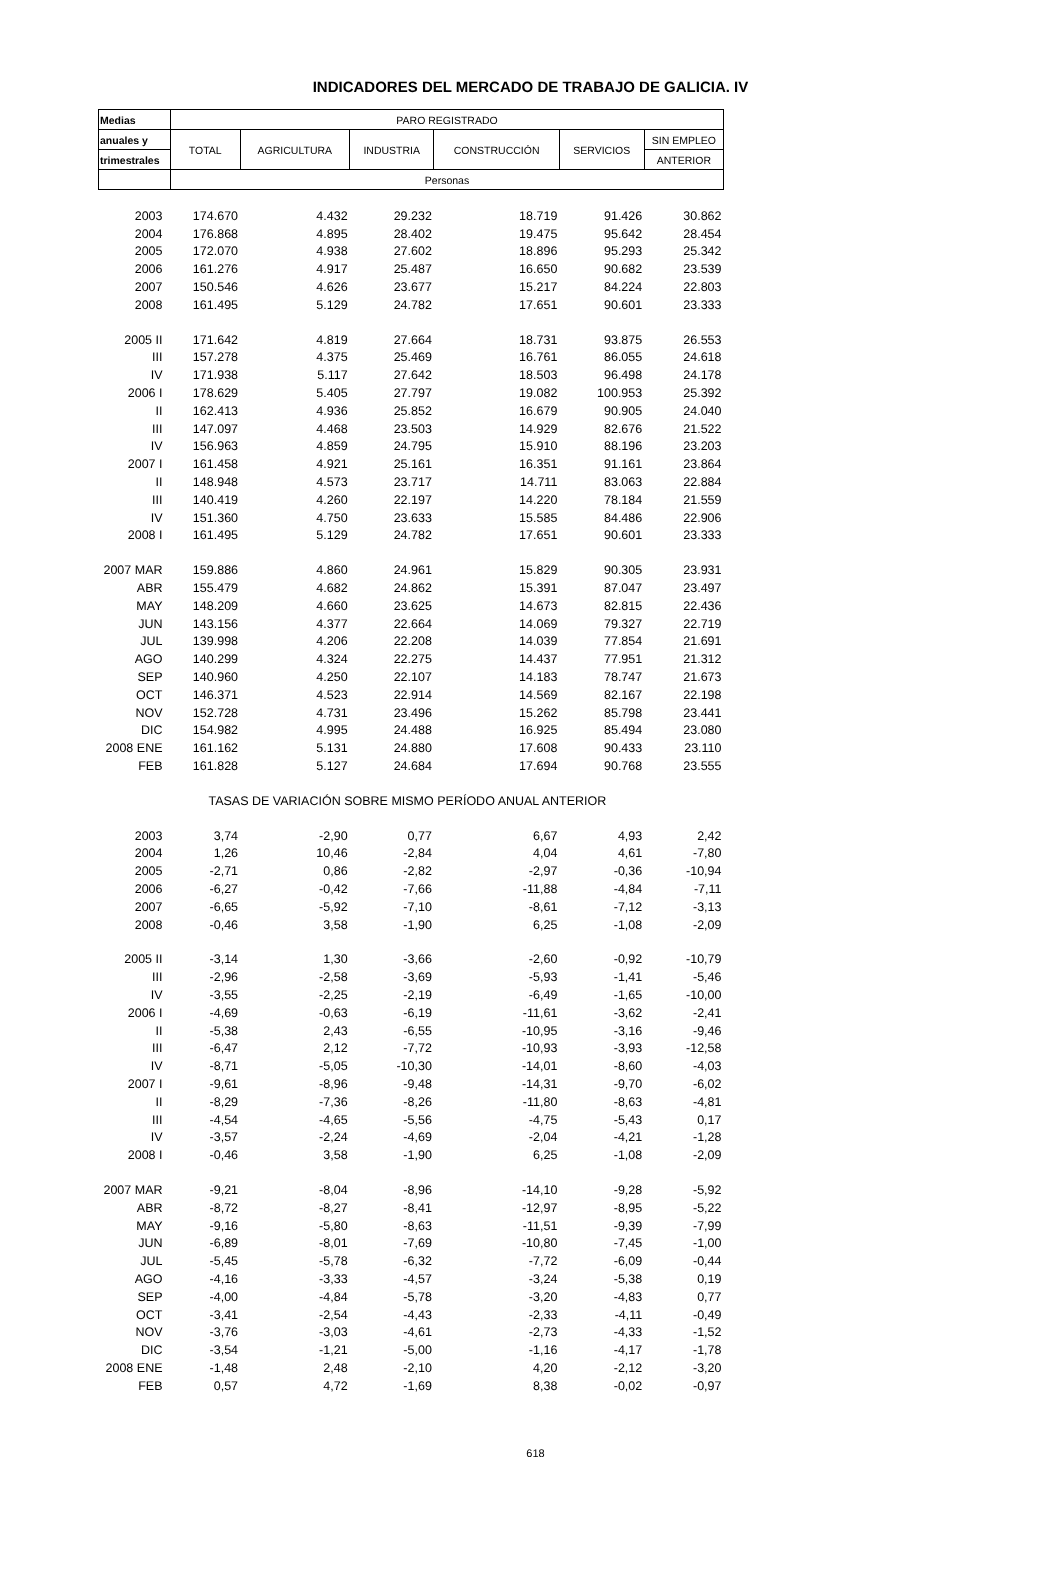INDICADORES DEL MERCADO DE TRABAJO DE GALICIA. IV
| Medias | PARO REGISTRADO | | | | | |
| --- | --- | --- | --- | --- | --- | --- |
| anuales y | TOTAL | AGRICULTURA | INDUSTRIA | CONSTRUCCIÓN | SERVICIOS | SIN EMPLEO |
| trimestrales | | | | | | ANTERIOR |
| | Personas | | | | | |
| 2003 | 174.670 | 4.432 | 29.232 | 18.719 | 91.426 | 30.862 |
| 2004 | 176.868 | 4.895 | 28.402 | 19.475 | 95.642 | 28.454 |
| 2005 | 172.070 | 4.938 | 27.602 | 18.896 | 95.293 | 25.342 |
| 2006 | 161.276 | 4.917 | 25.487 | 16.650 | 90.682 | 23.539 |
| 2007 | 150.546 | 4.626 | 23.677 | 15.217 | 84.224 | 22.803 |
| 2008 | 161.495 | 5.129 | 24.782 | 17.651 | 90.601 | 23.333 |
| 2005 II | 171.642 | 4.819 | 27.664 | 18.731 | 93.875 | 26.553 |
| III | 157.278 | 4.375 | 25.469 | 16.761 | 86.055 | 24.618 |
| IV | 171.938 | 5.117 | 27.642 | 18.503 | 96.498 | 24.178 |
| 2006 I | 178.629 | 5.405 | 27.797 | 19.082 | 100.953 | 25.392 |
| II | 162.413 | 4.936 | 25.852 | 16.679 | 90.905 | 24.040 |
| III | 147.097 | 4.468 | 23.503 | 14.929 | 82.676 | 21.522 |
| IV | 156.963 | 4.859 | 24.795 | 15.910 | 88.196 | 23.203 |
| 2007 I | 161.458 | 4.921 | 25.161 | 16.351 | 91.161 | 23.864 |
| II | 148.948 | 4.573 | 23.717 | 14.711 | 83.063 | 22.884 |
| III | 140.419 | 4.260 | 22.197 | 14.220 | 78.184 | 21.559 |
| IV | 151.360 | 4.750 | 23.633 | 15.585 | 84.486 | 22.906 |
| 2008 I | 161.495 | 5.129 | 24.782 | 17.651 | 90.601 | 23.333 |
| 2007 MAR | 159.886 | 4.860 | 24.961 | 15.829 | 90.305 | 23.931 |
| ABR | 155.479 | 4.682 | 24.862 | 15.391 | 87.047 | 23.497 |
| MAY | 148.209 | 4.660 | 23.625 | 14.673 | 82.815 | 22.436 |
| JUN | 143.156 | 4.377 | 22.664 | 14.069 | 79.327 | 22.719 |
| JUL | 139.998 | 4.206 | 22.208 | 14.039 | 77.854 | 21.691 |
| AGO | 140.299 | 4.324 | 22.275 | 14.437 | 77.951 | 21.312 |
| SEP | 140.960 | 4.250 | 22.107 | 14.183 | 78.747 | 21.673 |
| OCT | 146.371 | 4.523 | 22.914 | 14.569 | 82.167 | 22.198 |
| NOV | 152.728 | 4.731 | 23.496 | 15.262 | 85.798 | 23.441 |
| DIC | 154.982 | 4.995 | 24.488 | 16.925 | 85.494 | 23.080 |
| 2008 ENE | 161.162 | 5.131 | 24.880 | 17.608 | 90.433 | 23.110 |
| FEB | 161.828 | 5.127 | 24.684 | 17.694 | 90.768 | 23.555 |
| | TASAS DE VARIACIÓN SOBRE MISMO PERÍODO ANUAL ANTERIOR | | | | | |
| 2003 | 3,74 | -2,90 | 0,77 | 6,67 | 4,93 | 2,42 |
| 2004 | 1,26 | 10,46 | -2,84 | 4,04 | 4,61 | -7,80 |
| 2005 | -2,71 | 0,86 | -2,82 | -2,97 | -0,36 | -10,94 |
| 2006 | -6,27 | -0,42 | -7,66 | -11,88 | -4,84 | -7,11 |
| 2007 | -6,65 | -5,92 | -7,10 | -8,61 | -7,12 | -3,13 |
| 2008 | -0,46 | 3,58 | -1,90 | 6,25 | -1,08 | -2,09 |
| 2005 II | -3,14 | 1,30 | -3,66 | -2,60 | -0,92 | -10,79 |
| III | -2,96 | -2,58 | -3,69 | -5,93 | -1,41 | -5,46 |
| IV | -3,55 | -2,25 | -2,19 | -6,49 | -1,65 | -10,00 |
| 2006 I | -4,69 | -0,63 | -6,19 | -11,61 | -3,62 | -2,41 |
| II | -5,38 | 2,43 | -6,55 | -10,95 | -3,16 | -9,46 |
| III | -6,47 | 2,12 | -7,72 | -10,93 | -3,93 | -12,58 |
| IV | -8,71 | -5,05 | -10,30 | -14,01 | -8,60 | -4,03 |
| 2007 I | -9,61 | -8,96 | -9,48 | -14,31 | -9,70 | -6,02 |
| II | -8,29 | -7,36 | -8,26 | -11,80 | -8,63 | -4,81 |
| III | -4,54 | -4,65 | -5,56 | -4,75 | -5,43 | 0,17 |
| IV | -3,57 | -2,24 | -4,69 | -2,04 | -4,21 | -1,28 |
| 2008 I | -0,46 | 3,58 | -1,90 | 6,25 | -1,08 | -2,09 |
| 2007 MAR | -9,21 | -8,04 | -8,96 | -14,10 | -9,28 | -5,92 |
| ABR | -8,72 | -8,27 | -8,41 | -12,97 | -8,95 | -5,22 |
| MAY | -9,16 | -5,80 | -8,63 | -11,51 | -9,39 | -7,99 |
| JUN | -6,89 | -8,01 | -7,69 | -10,80 | -7,45 | -1,00 |
| JUL | -5,45 | -5,78 | -6,32 | -7,72 | -6,09 | -0,44 |
| AGO | -4,16 | -3,33 | -4,57 | -3,24 | -5,38 | 0,19 |
| SEP | -4,00 | -4,84 | -5,78 | -3,20 | -4,83 | 0,77 |
| OCT | -3,41 | -2,54 | -4,43 | -2,33 | -4,11 | -0,49 |
| NOV | -3,76 | -3,03 | -4,61 | -2,73 | -4,33 | -1,52 |
| DIC | -3,54 | -1,21 | -5,00 | -1,16 | -4,17 | -1,78 |
| 2008 ENE | -1,48 | 2,48 | -2,10 | 4,20 | -2,12 | -3,20 |
| FEB | 0,57 | 4,72 | -1,69 | 8,38 | -0,02 | -0,97 |
618